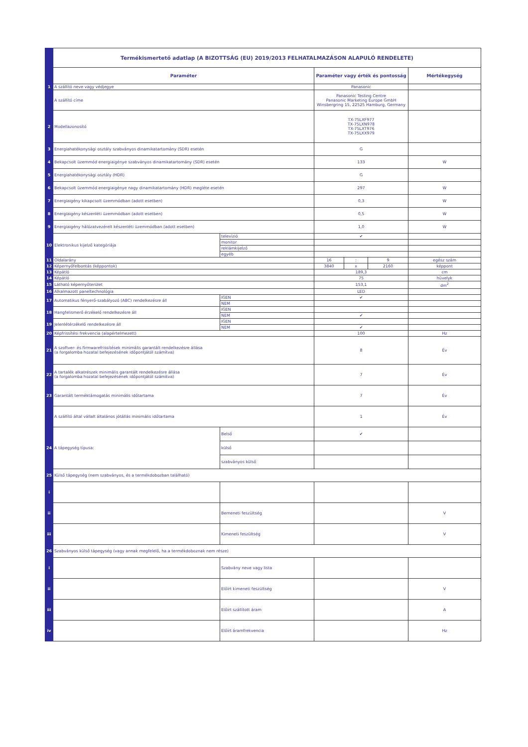| | Termékismertető adatlap (A BIZOTTSÁG (EU) 2019/2013 FELHATALMAZÁSON ALAPULÓ RENDELETE) | | | | | |
| | Paraméter | | Paraméter vagy érték és pontosság | | | Mértékegység |
| 1 | A szállító neve vagy védjegye | | Panasonic | | | |
| | A szállító címe | | Panasonic Testing Centre Panasonic Marketing Europe GmbH Winsbergring 15, 22525 Hamburg, Germany | | | |
| 2 | Modellazonosító | | TX-75LXF977 TX-75LXN978 TX-75LXT976 TX-75LXX979 | | | |
| 3 | Energiahatékonysági osztály szabványos dinamikatartomány (SDR) esetén | | G | | | |
| 4 | Bekapcsolt üzemmód energiaigénye szabványos dinamikatartomány (SDR) esetén | | 133 | | | W |
| 5 | Energiahatékonysági osztály (HDR) | | G | | | |
| 6 | Bekapcsolt üzemmód energiaigénye nagy dinamikatartomány (HDR) megléte esetén | | 297 | | | W |
| 7 | Energiaigény kikapcsolt üzemmódban (adott esetben) | | 0,3 | | | W |
| 8 | Energiaigény készenléti üzemmódban (adott esetben) | | 0,5 | | | W |
| 9 | Energiaigény hálózatvezérelt készenléti üzemmódban (adott esetben) | | 1,0 | | | W |
| 10 | Elektronikus kijelző kategóriája | televízió | ✔ | | | |
| | | monitor | | | | |
| | | reklámkijelző | | | | |
| | | egyéb | | | | |
| 11 | Oldalarány | | 16 | : | 9 | egész szám |
| 12 | Képernyőfelbontás (képpontok) | | 3840 | x | 2160 | képpont |
| 13 | Képátló | | 189,3 | | | cm |
| 14 | Képátló | | 75 | | | hüvelyk |
| 15 | Látható képernyőterület | | 153,1 | | | dm<sup>2</sup> |
| 16 | Alkalmazott paneltechnológia | | LED | | | |
| 17 | Automatikus fényerő-szabályozó (ABC) rendelkezésre áll | IGEN | ✔ | | | |
| | | NEM | | | | |
| 18 | Hangfelismerő érzékelő rendelkezésre áll | IGEN | | | | |
| | | NEM | ✔ | | | |
| 19 | Jelenlétérzékelő rendelkezésre áll | IGEN | | | | |
| | | NEM | ✔ | | | |
| 20 | Képfrissítési frekvencia (alapértelmezett) | | 100 | | | Hz |
| 21 | A szoftver- és firmwarefrissítések minimális garantált rendelkezésre állása (a forgalomba hozatal befejezésének időpontjától számítva) | | 8 | | | Év |
| 22 | A tartalék alkatrészek minimális garantált rendelkezésre állása (a forgalomba hozatal befejezésének időpontjától számítva) | | 7 | | | Év |
| 23 | Garantált terméktámogatás minimális időtartama | | 7 | | | Év |
| | A szállító által vállalt általános jótállás minimális időtartama | | 1 | | | Év |
| 24 | A tápegység típusa: | Belső | ✔ | | | |
| | | külső | | | | |
| | | szabványos külső | | | | |
| 25 | Külső tápegység (nem szabványos, és a termékdobozban található) | | | | | |
| i | | | | | | |
| ii | | Bemeneti feszültség | | | | V |
| iii | | Kimeneti feszültség | | | | V |
| 26 | Szabványos külső tápegység (vagy annak megfelelő, ha a termékdoboznak nem része) | | | | | |
| i | | Szabvány neve vagy lista | | | | |
| ii | | Előírt kimeneti feszültség | | | | V |
| iii | | Előírt szállított áram | | | | A |
| iv | | Előírt áramfrekvencia | | | | Hz |